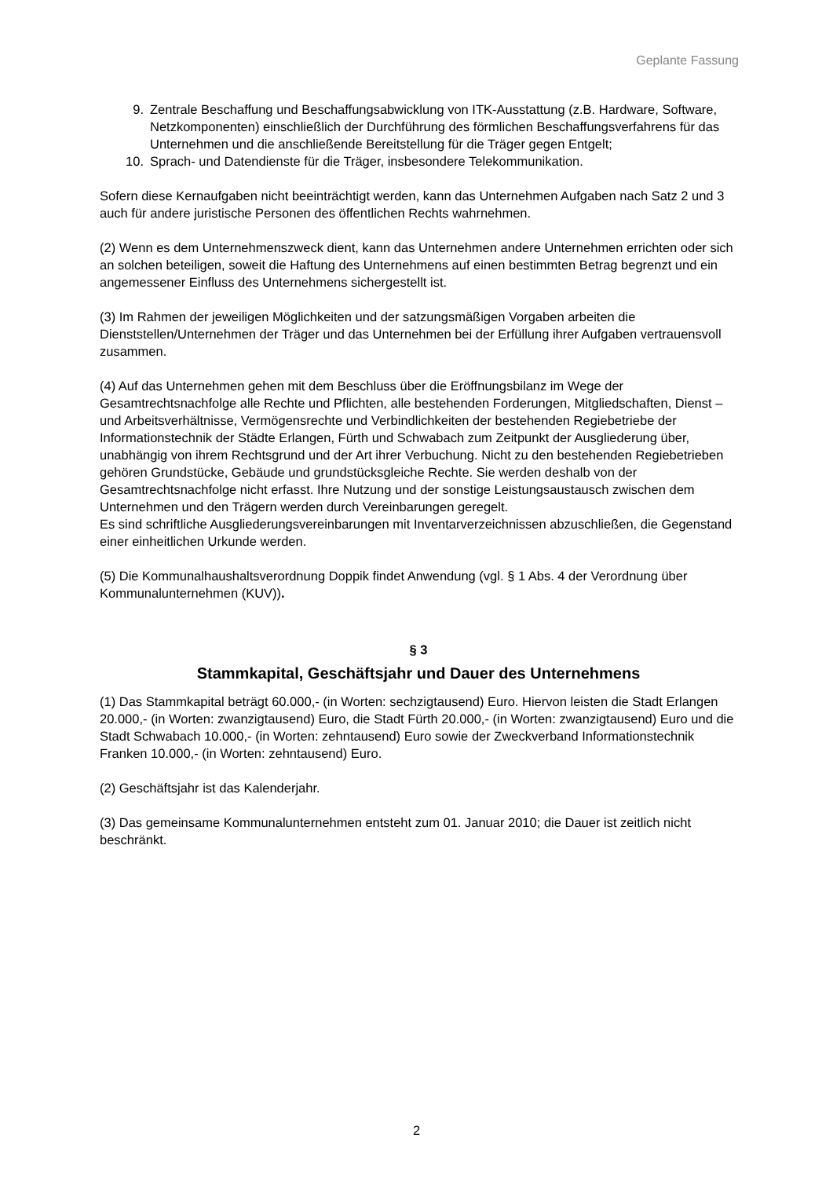Geplante Fassung
9. Zentrale Beschaffung und Beschaffungsabwicklung von ITK-Ausstattung (z.B. Hardware, Software, Netzkomponenten) einschließlich der Durchführung des förmlichen Beschaffungsverfahrens für das Unternehmen und die anschließende Bereitstellung für die Träger gegen Entgelt;
10. Sprach- und Datendienste für die Träger, insbesondere Telekommunikation.
Sofern diese Kernaufgaben nicht beeinträchtigt werden, kann das Unternehmen Aufgaben nach Satz 2 und 3 auch für andere juristische Personen des öffentlichen Rechts wahrnehmen.
(2) Wenn es dem Unternehmenszweck dient, kann das Unternehmen andere Unternehmen errichten oder sich an solchen beteiligen, soweit die Haftung des Unternehmens auf einen bestimmten Betrag begrenzt und ein angemessener Einfluss des Unternehmens sichergestellt ist.
(3) Im Rahmen der jeweiligen Möglichkeiten und der satzungsmäßigen Vorgaben arbeiten die Dienststellen/Unternehmen der Träger und das Unternehmen bei der Erfüllung ihrer Aufgaben vertrauensvoll zusammen.
(4) Auf das Unternehmen gehen mit dem Beschluss über die Eröffnungsbilanz im Wege der Gesamtrechtsnachfolge alle Rechte und Pflichten, alle bestehenden Forderungen, Mitgliedschaften, Dienst – und Arbeitsverhältnisse, Vermögensrechte und Verbindlichkeiten der bestehenden Regiebetriebe der Informationstechnik der Städte Erlangen, Fürth und Schwabach zum Zeitpunkt der Ausgliederung über, unabhängig von ihrem Rechtsgrund und der Art ihrer Verbuchung. Nicht zu den bestehenden Regiebetrieben gehören Grundstücke, Gebäude und grundstücksgleiche Rechte. Sie werden deshalb von der Gesamtrechtsnachfolge nicht erfasst. Ihre Nutzung und der sonstige Leistungsaustausch zwischen dem Unternehmen und den Trägern werden durch Vereinbarungen geregelt.
Es sind schriftliche Ausgliederungsvereinbarungen mit Inventarverzeichnissen abzuschließen, die Gegenstand einer einheitlichen Urkunde werden.
(5) Die Kommunalhaushaltsverordnung Doppik findet Anwendung (vgl. § 1 Abs. 4 der Verordnung über Kommunalunternehmen (KUV)).
§ 3
Stammkapital, Geschäftsjahr und Dauer des Unternehmens
(1) Das Stammkapital beträgt 60.000,- (in Worten: sechzigtausend) Euro. Hiervon leisten die Stadt Erlangen 20.000,- (in Worten: zwanzigtausend) Euro, die Stadt Fürth 20.000,- (in Worten: zwanzigtausend) Euro und die Stadt Schwabach 10.000,- (in Worten: zehntausend) Euro sowie der Zweckverband Informationstechnik Franken 10.000,- (in Worten: zehntausend) Euro.
(2) Geschäftsjahr ist das Kalenderjahr.
(3) Das gemeinsame Kommunalunternehmen entsteht zum 01. Januar 2010; die Dauer ist zeitlich nicht beschränkt.
2